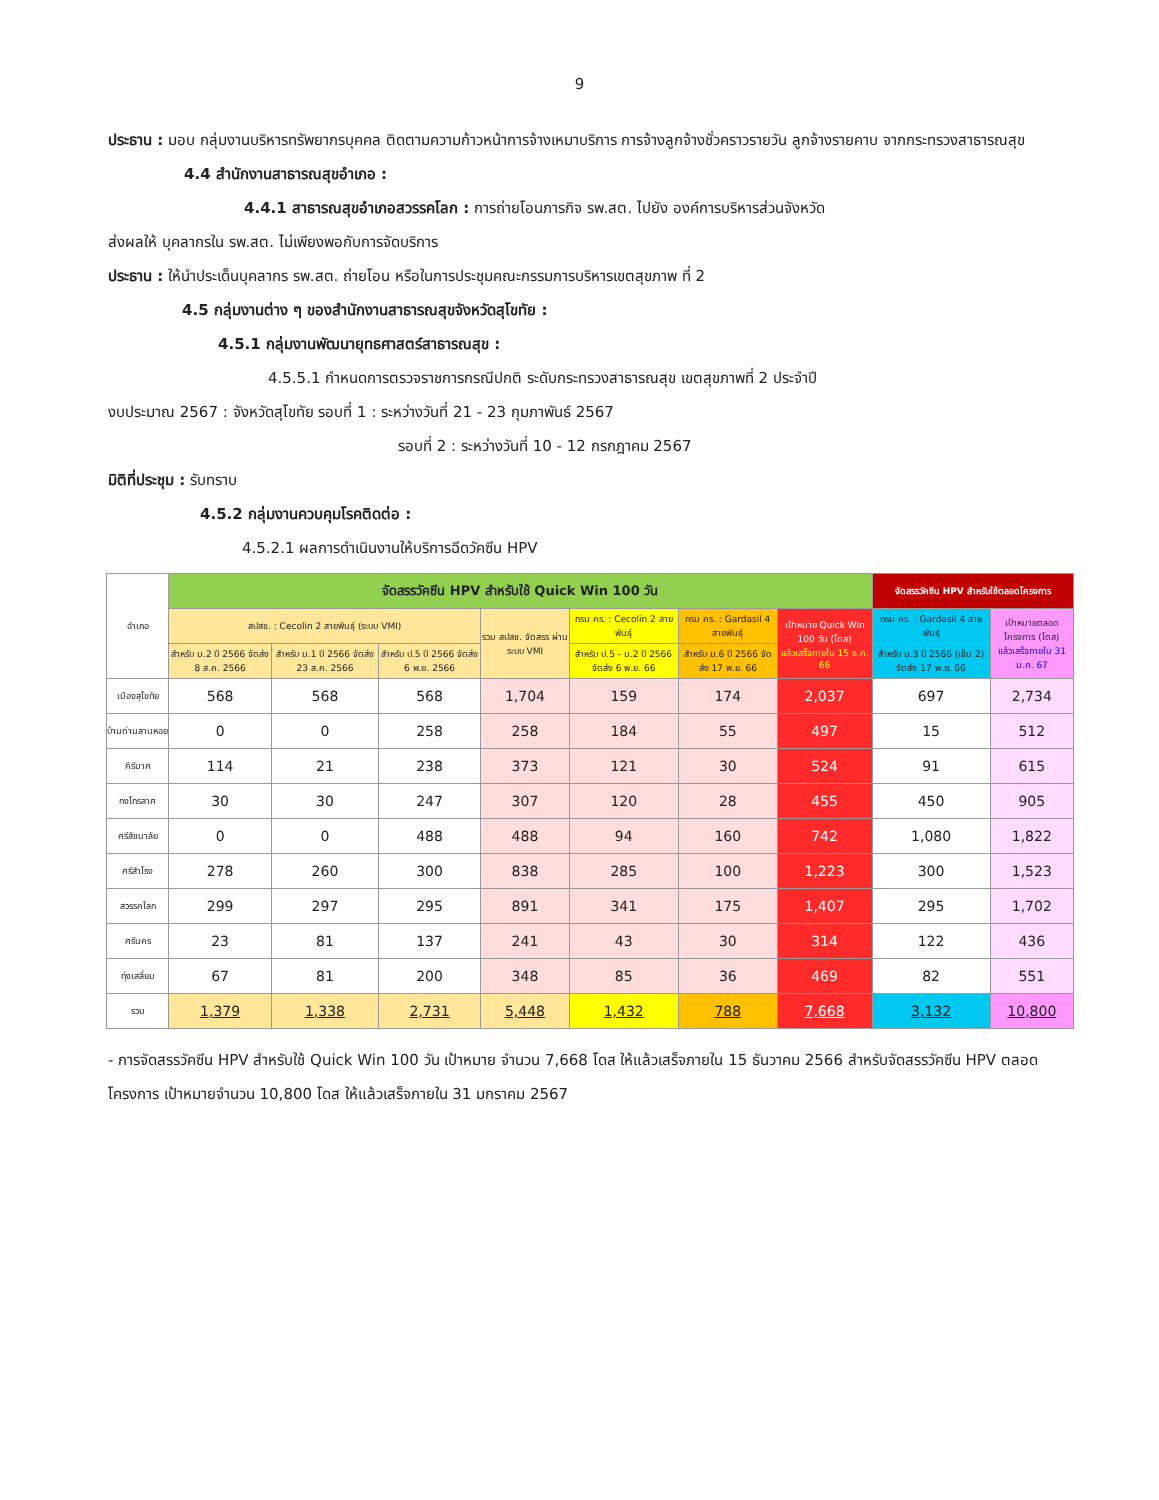9
ประธาน : มอบ กลุ่มงานบริหารทรัพยากรบุคคล ติดตามความก้าวหน้าการจ้างเหมาบริการ การจ้างลูกจ้างชั่วคราวรายวัน ลูกจ้างรายคาบ จากกระทรวงสาธารณสุข
4.4 สำนักงานสาธารณสุขอำเภอ :
4.4.1 สาธารณสุขอำเภอสวรรคโลก : การถ่ายโอนภารกิจ รพ.สต. ไปยัง องค์การบริหารส่วนจังหวัด
ส่งผลให้ บุคลากรใน รพ.สต. ไม่เพียงพอกับการจัดบริการ
ประธาน : ให้นำประเด็นบุคลากร รพ.สต. ถ่ายโอน หรือในการประชุมคณะกรรมการบริหารเขตสุขภาพ ที่ 2
4.5 กลุ่มงานต่าง ๆ ของสำนักงานสาธารณสุขจังหวัดสุโขทัย :
4.5.1 กลุ่มงานพัฒนายุทธศาสตร์สาธารณสุข :
4.5.5.1 กำหนดการตรวจราชการกรณีปกติ ระดับกระทรวงสาธารณสุข เขตสุขภาพที่ 2 ประจำปี
งบประมาณ 2567 : จังหวัดสุโขทัย รอบที่ 1 : ระหว่างวันที่ 21 - 23 กุมภาพันธ์ 2567
รอบที่ 2 : ระหว่างวันที่ 10 - 12 กรกฎาคม 2567
มิติที่ประชุม : รับทราบ
4.5.2 กลุ่มงานควบคุมโรคติดต่อ :
4.5.2.1 ผลการดำเนินงานให้บริการฉีดวัคซีน HPV
| อำเภอ | จัดสรรวัคซีน HPV สำหรับใช้ Quick Win 100 วัน | | | | | | | จัดสรรวัคซีน HPV สำหรับใช้ตลอดโครงการ | |
| --- | --- | --- | --- | --- | --- | --- | --- | --- | --- |
| | สปสช. : Cecolin 2 สายพันธุ์ (ระบบ VMI) | | | รวม สปสช. จัดสรร ผ่าน ระบบ VMI | กรม คร. : Cecolin 2 สายพันธุ์ | กรม คร. : Gardasil 4 สายพันธุ์ | เป้าหมาย Quick Win 100 วัน (โดส) แล้วเสร็จภายใน 15 ธ.ค. 66 | กรม คร. : Gardasil 4 สายพันธุ์ | เป้าหมายตลอดโครงการ (โดส) แล้วเสร็จภายใน 31 ม.ค. 67 |
| | สำหรับ ม.2 ปี 2566 จัดส่ง 8 ส.ค. 2566 | สำหรับ ม.1 ปี 2566 จัดส่ง 23 ส.ค. 2566 | สำหรับ ป.5 ปี 2566 จัดส่ง 6 พ.ย. 2566 | | สำหรับ ป.5 - ม.2 ปี 2566 จัดส่ง 6 พ.ย. 66 | สำหรับ ม.6 ปี 2566 จัดส่ง 17 พ.ย. 66 | | สำหรับ ม.3 ปี 2566 (เข็ม 2) จัดส่ง 17 พ.ย. 66 | |
| เมืองสุโขทัย | 568 | 568 | 568 | 1,704 | 159 | 174 | 2,037 | 697 | 2,734 |
| บ้านด่านลานหอย | 0 | 0 | 258 | 258 | 184 | 55 | 497 | 15 | 512 |
| คีรีมาศ | 114 | 21 | 238 | 373 | 121 | 30 | 524 | 91 | 615 |
| กงไกรลาศ | 30 | 30 | 247 | 307 | 120 | 28 | 455 | 450 | 905 |
| ศรีสัชนาลัย | 0 | 0 | 488 | 488 | 94 | 160 | 742 | 1,080 | 1,822 |
| ศรีสำโรง | 278 | 260 | 300 | 838 | 285 | 100 | 1,223 | 300 | 1,523 |
| สวรรคโลก | 299 | 297 | 295 | 891 | 341 | 175 | 1,407 | 295 | 1,702 |
| ศรีนคร | 23 | 81 | 137 | 241 | 43 | 30 | 314 | 122 | 436 |
| ทุ่งเสลี่ยม | 67 | 81 | 200 | 348 | 85 | 36 | 469 | 82 | 551 |
| รวม | 1,379 | 1,338 | 2,731 | 5,448 | 1,432 | 788 | 7,668 | 3,132 | 10,800 |
- การจัดสรรวัคซีน HPV สำหรับใช้ Quick Win 100 วัน เป้าหมาย จำนวน 7,668 โดส ให้แล้วเสร็จภายใน 15 ธันวาคม 2566 สำหรับจัดสรรวัคซีน HPV ตลอดโครงการ เป้าหมายจำนวน 10,800 โดส ให้แล้วเสร็จภายใน 31 มกราคม 2567